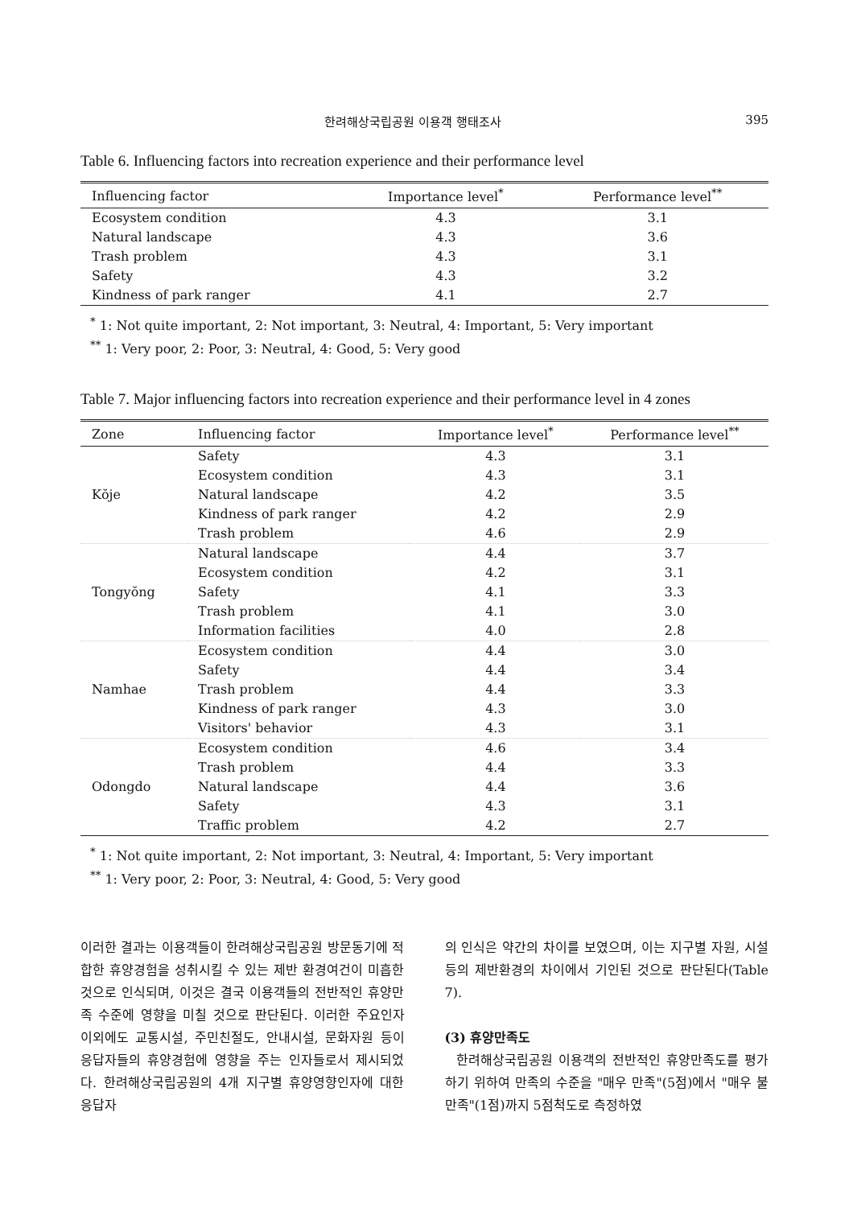한려해상국립공원 이용객 행태조사 395
Table 6. Influencing factors into recreation experience and their performance level
| Influencing factor | Importance level<sup>*</sup> | Performance level<sup>**</sup> |
| --- | --- | --- |
| Ecosystem condition | 4.3 | 3.1 |
| Natural landscape | 4.3 | 3.6 |
| Trash problem | 4.3 | 3.1 |
| Safety | 4.3 | 3.2 |
| Kindness of park ranger | 4.1 | 2.7 |
<sup>*</sup> 1: Not quite important, 2: Not important, 3: Neutral, 4: Important, 5: Very important
<sup>**</sup> 1: Very poor, 2: Poor, 3: Neutral, 4: Good, 5: Very good
Table 7. Major influencing factors into recreation experience and their performance level in 4 zones
| Zone | Influencing factor | Importance level<sup>*</sup> | Performance level<sup>**</sup> |
| --- | --- | --- | --- |
| Kŏje | Safety | 4.3 | 3.1 |
| | Ecosystem condition | 4.3 | 3.1 |
| | Natural landscape | 4.2 | 3.5 |
| | Kindness of park ranger | 4.2 | 2.9 |
| | Trash problem | 4.6 | 2.9 |
| Tongyŏng | Natural landscape | 4.4 | 3.7 |
| | Ecosystem condition | 4.2 | 3.1 |
| | Safety | 4.1 | 3.3 |
| | Trash problem | 4.1 | 3.0 |
| | Information facilities | 4.0 | 2.8 |
| Namhae | Ecosystem condition | 4.4 | 3.0 |
| | Safety | 4.4 | 3.4 |
| | Trash problem | 4.4 | 3.3 |
| | Kindness of park ranger | 4.3 | 3.0 |
| | Visitors' behavior | 4.3 | 3.1 |
| Odongdo | Ecosystem condition | 4.6 | 3.4 |
| | Trash problem | 4.4 | 3.3 |
| | Natural landscape | 4.4 | 3.6 |
| | Safety | 4.3 | 3.1 |
| | Traffic problem | 4.2 | 2.7 |
<sup>*</sup> 1: Not quite important, 2: Not important, 3: Neutral, 4: Important, 5: Very important
<sup>**</sup> 1: Very poor, 2: Poor, 3: Neutral, 4: Good, 5: Very good
이러한 결과는 이용객들이 한려해상국립공원 방문동기에 적합한 휴양경험을 성취시킬 수 있는 제반 환경여건이 미흡한 것으로 인식되며, 이것은 결국 이용객들의 전반적인 휴양만족 수준에 영향을 미칠 것으로 판단된다. 이러한 주요인자 이외에도 교통시설, 주민친절도, 안내시설, 문화자원 등이 응답자들의 휴양경험에 영향을 주는 인자들로서 제시되었다. 한려해상국립공원의 4개 지구별 휴양영향인자에 대한 응답자
의 인식은 약간의 차이를 보였으며, 이는 지구별 자원, 시설 등의 제반환경의 차이에서 기인된 것으로 판단된다(Table 7).
(3) 휴양만족도
한려해상국립공원 이용객의 전반적인 휴양만족도를 평가하기 위하여 만족의 수준을 "매우 만족"(5점)에서 "매우 불만족"(1점)까지 5점척도로 측정하였